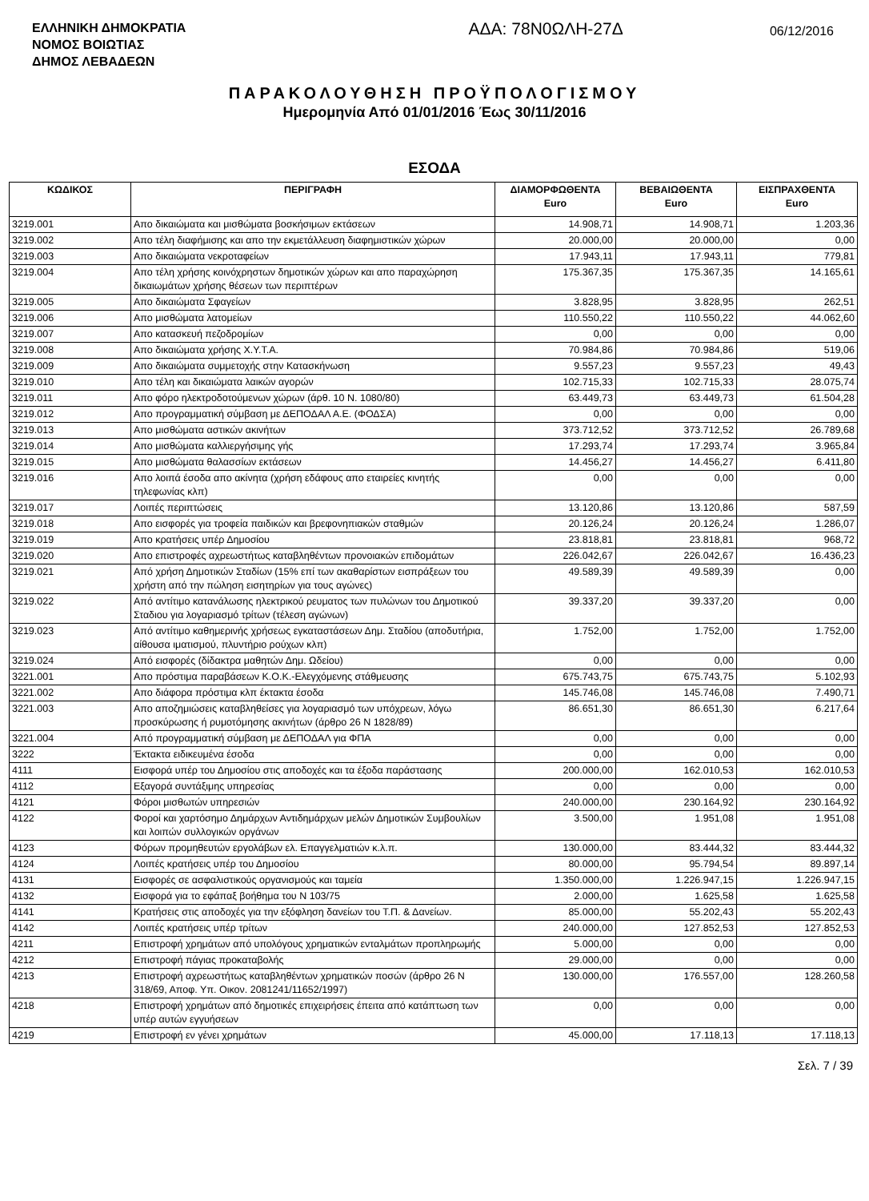ΕΛΛΗΝΙΚΗ ΔΗΜΟΚΡΑΤΙΑ
ΝΟΜΟΣ ΒΟΙΩΤΙΑΣ
ΔΗΜΟΣ ΛΕΒΑΔΕΩΝ
ΑΔΑ: 78Ν0ΩΛΗ-27Δ
06/12/2016
ΠΑΡΑΚΟΛΟΥΘΗΣΗ ΠΡΟΫΠΟΛΟΓΙΣΜΟΥ
Ημερομηνία Από 01/01/2016 Έως 30/11/2016
ΕΣΟΔΑ
| ΚΩΔΙΚΟΣ | ΠΕΡΙΓΡΑΦΗ | ΔΙΑΜΟΡΦΩΘΕΝΤΑ Euro | ΒΕΒΑΙΩΘΕΝΤΑ Euro | ΕΙΣΠΡΑΧΘΕΝΤΑ Euro |
| --- | --- | --- | --- | --- |
| 3219.001 | Απο δικαιώματα και μισθώματα βοσκήσιμων εκτάσεων | 14.908,71 | 14.908,71 | 1.203,36 |
| 3219.002 | Απο τέλη διαφήμισης και απο την εκμετάλλευση διαφημιστικών χώρων | 20.000,00 | 20.000,00 | 0,00 |
| 3219.003 | Απο δικαιώματα νεκροταφείων | 17.943,11 | 17.943,11 | 779,81 |
| 3219.004 | Απο τέλη χρήσης κοινόχρηστων δημοτικών χώρων και απο παραχώρηση δικαιωμάτων χρήσης θέσεων των περιπτέρων | 175.367,35 | 175.367,35 | 14.165,61 |
| 3219.005 | Απο δικαιώματα Σφαγείων | 3.828,95 | 3.828,95 | 262,51 |
| 3219.006 | Απο μισθώματα λατομείων | 110.550,22 | 110.550,22 | 44.062,60 |
| 3219.007 | Απο κατασκευή πεζοδρομίων | 0,00 | 0,00 | 0,00 |
| 3219.008 | Απο δικαιώματα χρήσης Χ.Υ.Τ.Α. | 70.984,86 | 70.984,86 | 519,06 |
| 3219.009 | Απο δικαιώματα συμμετοχής στην Κατασκήνωση | 9.557,23 | 9.557,23 | 49,43 |
| 3219.010 | Απο τέλη και δικαιώματα λαικών αγορών | 102.715,33 | 102.715,33 | 28.075,74 |
| 3219.011 | Απο φόρο ηλεκτροδοτούμενων χώρων (άρθ. 10 Ν. 1080/80) | 63.449,73 | 63.449,73 | 61.504,28 |
| 3219.012 | Απο προγραμματική σύμβαση με ΔΕΠΟΔΑΛ Α.Ε. (ΦΟΔΣΑ) | 0,00 | 0,00 | 0,00 |
| 3219.013 | Απο μισθώματα αστικών ακινήτων | 373.712,52 | 373.712,52 | 26.789,68 |
| 3219.014 | Απο μισθώματα καλλιεργήσιμης γής | 17.293,74 | 17.293,74 | 3.965,84 |
| 3219.015 | Απο μισθώματα θαλασσίων εκτάσεων | 14.456,27 | 14.456,27 | 6.411,80 |
| 3219.016 | Απο λοιπά έσοδα απο ακίνητα (χρήση εδάφους απο εταιρείες κινητής τηλεφωνίας κλπ) | 0,00 | 0,00 | 0,00 |
| 3219.017 | Λοιπές περιπτώσεις | 13.120,86 | 13.120,86 | 587,59 |
| 3219.018 | Απο εισφορές για τροφεία παιδικών και βρεφονηπιακών σταθμών | 20.126,24 | 20.126,24 | 1.286,07 |
| 3219.019 | Απο κρατήσεις υπέρ Δημοσίου | 23.818,81 | 23.818,81 | 968,72 |
| 3219.020 | Απο επιστροφές αχρεωστήτως καταβληθέντων προνοιακών επιδομάτων | 226.042,67 | 226.042,67 | 16.436,23 |
| 3219.021 | Από χρήση Δημοτικών Σταδίων (15% επί των ακαθαρίστων εισπράξεων του χρήστη από την πώληση εισητηρίων για τους αγώνες) | 49.589,39 | 49.589,39 | 0,00 |
| 3219.022 | Από αντίτιμο κατανάλωσης ηλεκτρικού ρευματος των πυλώνων του Δημοτικού Σταδιου για λογαριασμό τρίτων (τέλεση αγώνων) | 39.337,20 | 39.337,20 | 0,00 |
| 3219.023 | Από αντίτιμο καθημερινής χρήσεως εγκαταστάσεων Δημ. Σταδίου (αποδυτήρια, αίθουσα ιματισμού, πλυντήριο ρούχων κλπ) | 1.752,00 | 1.752,00 | 1.752,00 |
| 3219.024 | Από εισφορές (δίδακτρα μαθητών Δημ. Ωδείου) | 0,00 | 0,00 | 0,00 |
| 3221.001 | Απο πρόστιμα παραβάσεων Κ.Ο.Κ.-Ελεγχόμενης στάθμευσης | 675.743,75 | 675.743,75 | 5.102,93 |
| 3221.002 | Απο διάφορα πρόστιμα κλπ έκτακτα έσοδα | 145.746,08 | 145.746,08 | 7.490,71 |
| 3221.003 | Απο αποζημιώσεις καταβληθείσες για λογαριασμό των υπόχρεων, λόγω προσκύρωσης ή ρυμοτόμησης ακινήτων (άρθρο 26 Ν 1828/89) | 86.651,30 | 86.651,30 | 6.217,64 |
| 3221.004 | Από προγραμματική σύμβαση με ΔΕΠΟΔΑΛ για ΦΠΑ | 0,00 | 0,00 | 0,00 |
| 3222 | Έκτακτα ειδικευμένα έσοδα | 0,00 | 0,00 | 0,00 |
| 4111 | Εισφορά υπέρ του Δημοσίου στις αποδοχές και τα έξοδα παράστασης | 200.000,00 | 162.010,53 | 162.010,53 |
| 4112 | Εξαγορά συντάξιμης υπηρεσίας | 0,00 | 0,00 | 0,00 |
| 4121 | Φόροι μισθωτών υπηρεσιών | 240.000,00 | 230.164,92 | 230.164,92 |
| 4122 | Φοροί και χαρτόσημο Δημάρχων Αντιδημάρχων μελών Δημοτικών Συμβουλίων και λοιπών συλλογικών οργάνων | 3.500,00 | 1.951,08 | 1.951,08 |
| 4123 | Φόρων προμηθευτών εργολάβων ελ. Επαγγελματιών κ.λ.π. | 130.000,00 | 83.444,32 | 83.444,32 |
| 4124 | Λοιπές κρατήσεις υπέρ του Δημοσίου | 80.000,00 | 95.794,54 | 89.897,14 |
| 4131 | Εισφορές σε ασφαλιστικούς οργανισμούς και ταμεία | 1.350.000,00 | 1.226.947,15 | 1.226.947,15 |
| 4132 | Εισφορά για το εφάπαξ βοήθημα του Ν 103/75 | 2.000,00 | 1.625,58 | 1.625,58 |
| 4141 | Κρατήσεις στις αποδοχές για την εξόφληση δανείων του Τ.Π. & Δανείων. | 85.000,00 | 55.202,43 | 55.202,43 |
| 4142 | Λοιπές κρατήσεις υπέρ τρίτων | 240.000,00 | 127.852,53 | 127.852,53 |
| 4211 | Επιστροφή χρημάτων από υπολόγους χρηματικών ενταλμάτων προπληρωμής | 5.000,00 | 0,00 | 0,00 |
| 4212 | Επιστροφή πάγιας προκαταβολής | 29.000,00 | 0,00 | 0,00 |
| 4213 | Επιστροφή αχρεωστήτως καταβληθέντων χρηματικών ποσών (άρθρο 26 Ν 318/69, Αποφ. Υπ. Οικον. 2081241/11652/1997) | 130.000,00 | 176.557,00 | 128.260,58 |
| 4218 | Επιστροφή χρημάτων από δημοτικές επιχειρήσεις έπειτα από κατάπτωση των υπέρ αυτών εγγυήσεων | 0,00 | 0,00 | 0,00 |
| 4219 | Επιστροφή εν γένει χρημάτων | 45.000,00 | 17.118,13 | 17.118,13 |
Σελ. 7 / 39